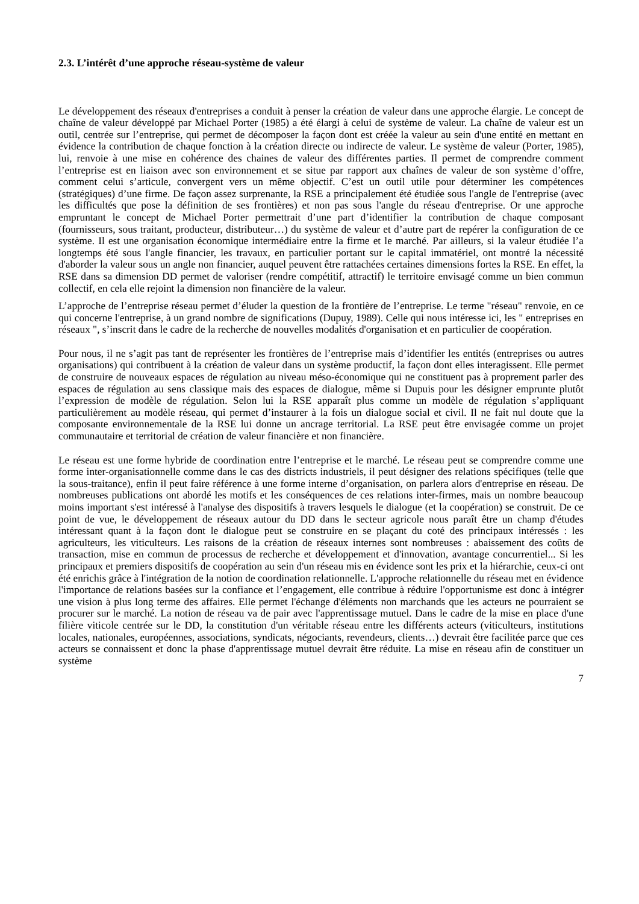2.3. L’intérêt d’une approche réseau-système de valeur
Le développement des réseaux d'entreprises a conduit à penser la création de valeur dans une approche élargie. Le concept de chaîne de valeur développé par Michael Porter (1985) a été élargi à celui de système de valeur. La chaîne de valeur est un outil, centrée sur l’entreprise, qui permet de décomposer la façon dont est créée la valeur au sein d'une entité en mettant en évidence la contribution de chaque fonction à la création directe ou indirecte de valeur. Le système de valeur (Porter, 1985), lui, renvoie à une mise en cohérence des chaines de valeur des différentes parties. Il permet de comprendre comment l’entreprise est en liaison avec son environnement et se situe par rapport aux chaînes de valeur de son système d’offre, comment celui s’articule, convergent vers un même objectif. C’est un outil utile pour déterminer les compétences (stratégiques) d’une firme. De façon assez surprenante, la RSE a principalement été étudiée sous l'angle de l'entreprise (avec les difficultés que pose la définition de ses frontières) et non pas sous l'angle du réseau d'entreprise. Or une approche empruntant le concept de Michael Porter permettrait d’une part d’identifier la contribution de chaque composant (fournisseurs, sous traitant, producteur, distributeur…) du système de valeur et d’autre part de repérer la configuration de ce système. Il est une organisation économique intermédiaire entre la firme et le marché. Par ailleurs, si la valeur étudiée l’a longtemps été sous l'angle financier, les travaux, en particulier portant sur le capital immatériel, ont montré la nécessité d'aborder la valeur sous un angle non financier, auquel peuvent être rattachées certaines dimensions fortes la RSE. En effet, la RSE dans sa dimension DD permet de valoriser (rendre compétitif, attractif) le territoire envisagé comme un bien commun collectif, en cela elle rejoint la dimension non financière de la valeur.
L’approche de l’entreprise réseau permet d’éluder la question de la frontière de l’entreprise. Le terme "réseau" renvoie, en ce qui concerne l'entreprise, à un grand nombre de significations (Dupuy, 1989). Celle qui nous intéresse ici, les " entreprises en réseaux ", s’inscrit dans le cadre de la recherche de nouvelles modalités d'organisation et en particulier de coopération.
Pour nous, il ne s’agit pas tant de représenter les frontières de l’entreprise mais d’identifier les entités (entreprises ou autres organisations) qui contribuent à la création de valeur dans un système productif, la façon dont elles interagissent. Elle permet de construire de nouveaux espaces de régulation au niveau méso-économique qui ne constituent pas à proprement parler des espaces de régulation au sens classique mais des espaces de dialogue, même si Dupuis pour les désigner emprunte plutôt l’expression de modèle de régulation. Selon lui la RSE apparaît plus comme un modèle de régulation s’appliquant particulièrement au modèle réseau, qui permet d’instaurer à la fois un dialogue social et civil. Il ne fait nul doute que la composante environnementale de la RSE lui donne un ancrage territorial. La RSE peut être envisagée comme un projet communautaire et territorial de création de valeur financière et non financière.
Le réseau est une forme hybride de coordination entre l’entreprise et le marché. Le réseau peut se comprendre comme une forme inter-organisationnelle comme dans le cas des districts industriels, il peut désigner des relations spécifiques (telle que la sous-traitance), enfin il peut faire référence à une forme interne d’organisation, on parlera alors d'entreprise en réseau. De nombreuses publications ont abordé les motifs et les conséquences de ces relations inter-firmes, mais un nombre beaucoup moins important s'est intéressé à l'analyse des dispositifs à travers lesquels le dialogue (et la coopération) se construit. De ce point de vue, le développement de réseaux autour du DD dans le secteur agricole nous paraît être un champ d'études intéressant quant à la façon dont le dialogue peut se construire en se plaçant du coté des principaux intéressés : les agriculteurs, les viticulteurs. Les raisons de la création de réseaux internes sont nombreuses : abaissement des coûts de transaction, mise en commun de processus de recherche et développement et d'innovation, avantage concurrentiel... Si les principaux et premiers dispositifs de coopération au sein d'un réseau mis en évidence sont les prix et la hiérarchie, ceux-ci ont été enrichis grâce à l'intégration de la notion de coordination relationnelle. L'approche relationnelle du réseau met en évidence l'importance de relations basées sur la confiance et l’engagement, elle contribue à réduire l'opportunisme est donc à intégrer une vision à plus long terme des affaires. Elle permet l'échange d'éléments non marchands que les acteurs ne pourraient se procurer sur le marché. La notion de réseau va de pair avec l'apprentissage mutuel. Dans le cadre de la mise en place d'une filière viticole centrée sur le DD, la constitution d'un véritable réseau entre les différents acteurs (viticulteurs, institutions locales, nationales, européennes, associations, syndicats, négociants, revendeurs, clients…) devrait être facilitée parce que ces acteurs se connaissent et donc la phase d'apprentissage mutuel devrait être réduite. La mise en réseau afin de constituer un système
7